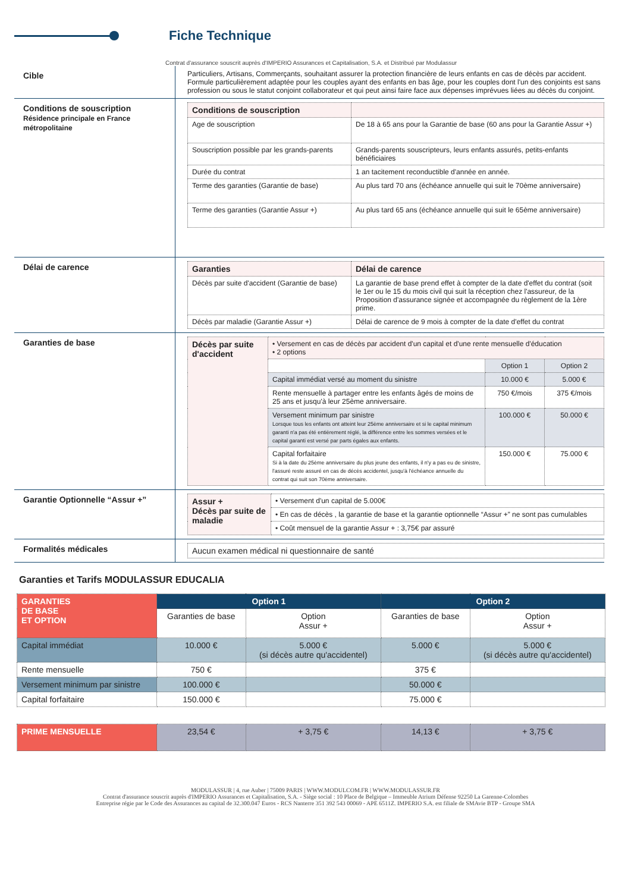Fiche Technique
Contrat d'assurance souscrit auprès d'IMPERIO Assurances et Capitalisation, S.A. et Distribué par Modulassur
Cible
Particuliers, Artisans, Commerçants, souhaitant assurer la protection financière de leurs enfants en cas de décès par accident. Formule particulièrement adaptée pour les couples ayant des enfants en bas âge, pour les couples dont l'un des conjoints est sans profession ou sous le statut conjoint collaborateur et qui peut ainsi faire face aux dépenses imprévues liées au décès du conjoint.
Conditions de souscription
Résidence principale en France métropolitaine
| Conditions de souscription | |
| --- | --- |
| Age de souscription | De 18 à 65 ans pour la Garantie de base (60 ans pour la Garantie Assur +) |
| Souscription possible par les grands-parents | Grands-parents souscripteurs, leurs enfants assurés, petits-enfants bénéficiaires |
| Durée du contrat | 1 an tacitement reconductible d'année en année. |
| Terme des garanties (Garantie de base) | Au plus tard 70 ans (échéance annuelle qui suit le 70ème anniversaire) |
| Terme des garanties (Garantie Assur +) | Au plus tard 65 ans (échéance annuelle qui suit le 65ème anniversaire) |
Délai de carence
| Garanties | Délai de carence |
| --- | --- |
| Décès par suite d'accident (Garantie de base) | La garantie de base prend effet à compter de la date d'effet du contrat (soit le 1er ou le 15 du mois civil qui suit la réception chez l'assureur, de la Proposition d'assurance signée et accompagnée du règlement de la 1ère prime. |
| Décès par maladie (Garantie Assur +) | Délai de carence de 9 mois à compter de la date d'effet du contrat |
Garanties de base
| Décès par suite d'accident | • Versement en cas de décès par accident d'un capital et d'une rente mensuelle d'éducation • 2 options | | |
| | | Option 1 | Option 2 |
| | Capital immédiat versé au moment du sinistre | 10.000 € | 5.000 € |
| | Rente mensuelle à partager entre les enfants âgés de moins de 25 ans et jusqu'à leur 25ème anniversaire. | 750 €/mois | 375 €/mois |
| | Versement minimum par sinistre Lorsque tous les enfants ont atteint leur 25ème anniversaire et si le capital minimum garanti n'a pas été entièrement réglé, la différence entre les sommes versées et le capital garanti est versé par parts égales aux enfants. | 100.000 € | 50.000 € |
| | Capital forfaitaire Si à la date du 25ème anniversaire du plus jeune des enfants, il n'y a pas eu de sinistre, l'assuré reste assuré en cas de décès accidentel, jusqu'à l'échéance annuelle du contrat qui suit son 70ème anniversaire. | 150.000 € | 75.000 € |
Garantie Optionnelle “Assur +”
| Assur + Décès par suite de maladie | • Versement d'un capital de 5.000€ |
| | • En cas de décès , la garantie de base et la garantie optionnelle “Assur +” ne sont pas cumulables |
| | • Coût mensuel de la garantie Assur + : 3,75€ par assuré |
Formalités médicales
| Aucun examen médical ni questionnaire de santé |
Garanties et Tarifs MODULASSUR EDUCALIA
| GARANTIES DE BASE ET OPTION | Option 1 | | Option 2 | |
| --- | --- | --- | --- | --- |
| | Garanties de base | Option Assur + | Garanties de base | Option Assur + |
| Capital immédiat | 10.000 € | 5.000 € (si décès autre qu'accidentel) | 5.000 € | 5.000 € (si décès autre qu'accidentel) |
| Rente mensuelle | 750 € | | 375 € | |
| Versement minimum par sinistre | 100.000 € | | 50.000 € | |
| Capital forfaitaire | 150.000 € | | 75.000 € | |
| PRIME MENSUELLE | 23,54 € | + 3,75 € | 14,13 € | + 3,75 € |
MODULASSUR | 4, rue Auber | 75009 PARIS | WWW.MODULCOM.FR | WWW.MODULASSUR.FR
Contrat d'assurance souscrit auprès d'IMPERIO Assurances et Capitalisation, S.A. - Siège social : 10 Place de Belgique – Immeuble Atrium Défense 92250 La Garenne-Colombes
Entreprise régie par le Code des Assurances au capital de 32.300.047 Euros - RCS Nanterre 351 392 543 00069 - APE 6511Z. IMPERIO S.A. est filiale de SMAvie BTP - Groupe SMA